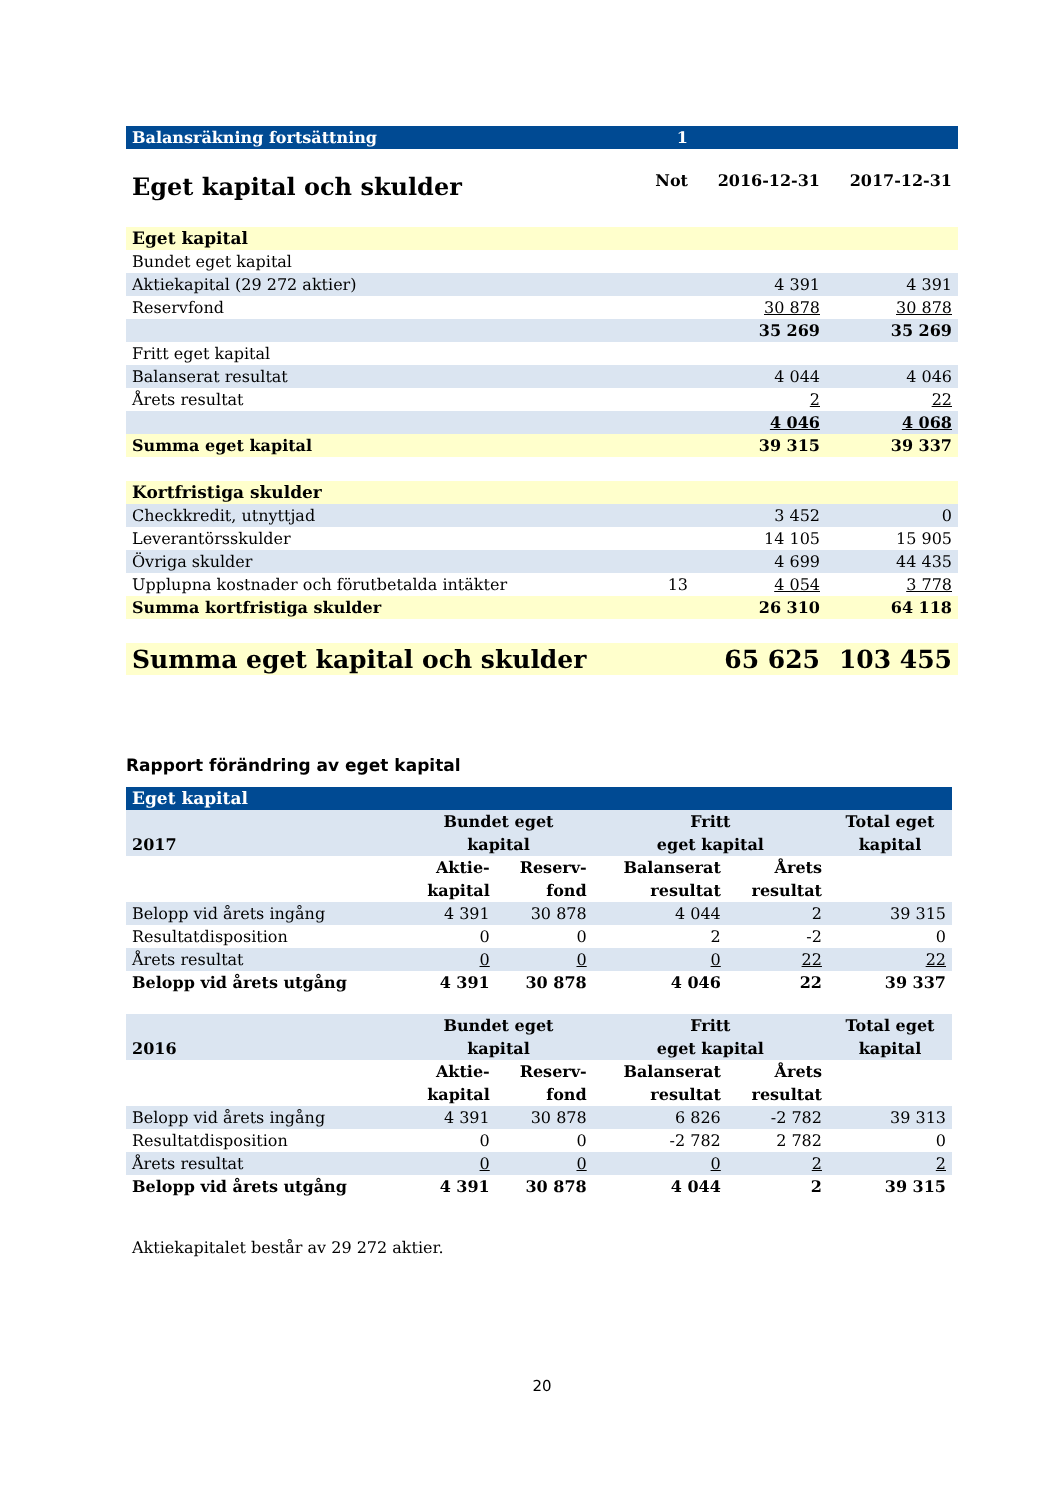| Balansräkning fortsättning | 1 | | |
| Eget kapital och skulder | Not | 2016-12-31 | 2017-12-31 |
| Eget kapital | | | |
| Bundet eget kapital | | | |
| Aktiekapital (29 272 aktier) | | 4 391 | 4 391 |
| Reservfond | | 30 878 | 30 878 |
| | | 35 269 | 35 269 |
| Fritt eget kapital | | | |
| Balanserat resultat | | 4 044 | 4 046 |
| Årets resultat | | 2 | 22 |
| | | 4 046 | 4 068 |
| Summa eget kapital | | 39 315 | 39 337 |
| Kortfristiga skulder | | | |
| Checkkredit, utnyttjad | | 3 452 | 0 |
| Leverantörsskulder | | 14 105 | 15 905 |
| Övriga skulder | | 4 699 | 44 435 |
| Upplupna kostnader och förutbetalda intäkter | 13 | 4 054 | 3 778 |
| Summa kortfristiga skulder | | 26 310 | 64 118 |
| Summa eget kapital och skulder | | 65 625 | 103 455 |
Rapport förändring av eget kapital
| Eget kapital | | | | | |
| 2017 | Bundet eget kapital | | Fritt eget kapital | | Total eget kapital |
| | Aktie- kapital | Reserv- fond | Balanserat resultat | Årets resultat | |
| Belopp vid årets ingång | 4 391 | 30 878 | 4 044 | 2 | 39 315 |
| Resultatdisposition | 0 | 0 | 2 | -2 | 0 |
| Årets resultat | 0 | 0 | 0 | 22 | 22 |
| Belopp vid årets utgång | 4 391 | 30 878 | 4 046 | 22 | 39 337 |
| 2016 | Bundet eget kapital | | Fritt eget kapital | | Total eget kapital |
| | Aktie- kapital | Reserv- fond | Balanserat resultat | Årets resultat | |
| Belopp vid årets ingång | 4 391 | 30 878 | 6 826 | -2 782 | 39 313 |
| Resultatdisposition | 0 | 0 | -2 782 | 2 782 | 0 |
| Årets resultat | 0 | 0 | 0 | 2 | 2 |
| Belopp vid årets utgång | 4 391 | 30 878 | 4 044 | 2 | 39 315 |
Aktiekapitalet består av 29 272 aktier.
20